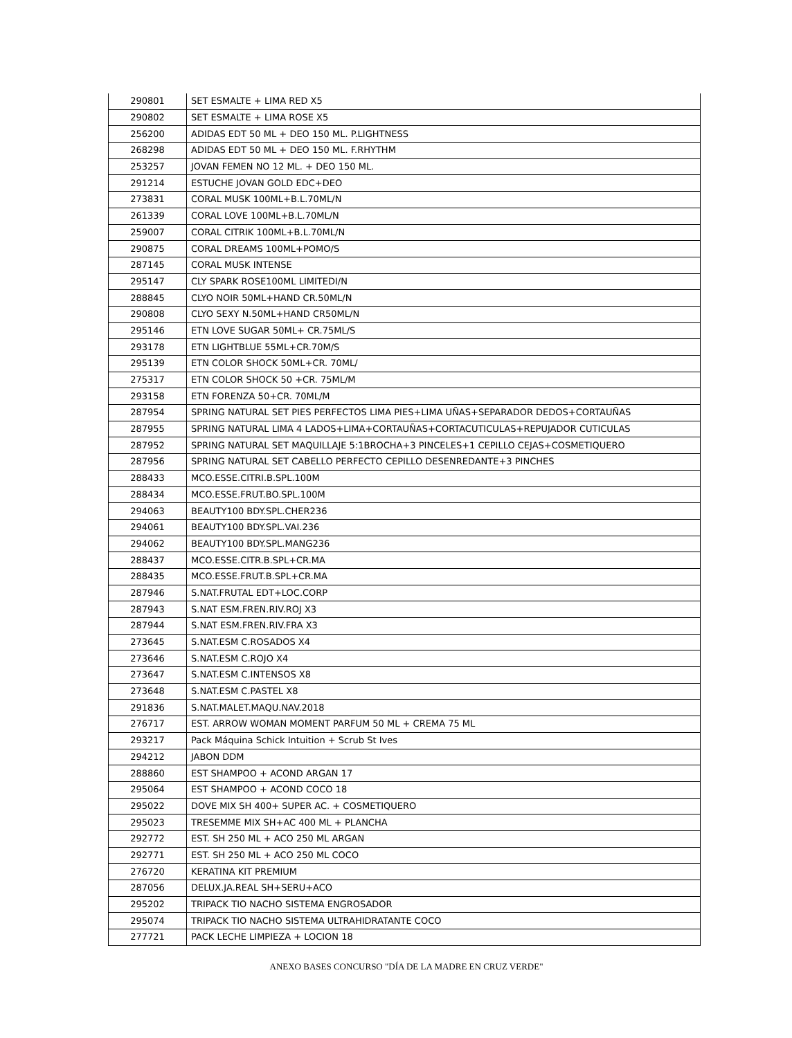| 290801 | SET ESMALTE + LIMA RED X5 |
| 290802 | SET ESMALTE + LIMA ROSE X5 |
| 256200 | ADIDAS EDT 50 ML + DEO 150 ML. P.LIGHTNESS |
| 268298 | ADIDAS EDT 50 ML + DEO 150 ML. F.RHYTHM |
| 253257 | JOVAN FEMEN NO 12 ML. + DEO 150 ML. |
| 291214 | ESTUCHE JOVAN GOLD EDC+DEO |
| 273831 | CORAL MUSK 100ML+B.L.70ML/N |
| 261339 | CORAL LOVE 100ML+B.L.70ML/N |
| 259007 | CORAL CITRIK 100ML+B.L.70ML/N |
| 290875 | CORAL DREAMS 100ML+POMO/S |
| 287145 | CORAL MUSK INTENSE |
| 295147 | CLY SPARK ROSE100ML LIMITEDI/N |
| 288845 | CLYO NOIR 50ML+HAND CR.50ML/N |
| 290808 | CLYO SEXY N.50ML+HAND CR50ML/N |
| 295146 | ETN LOVE SUGAR 50ML+ CR.75ML/S |
| 293178 | ETN LIGHTBLUE 55ML+CR.70M/S |
| 295139 | ETN COLOR SHOCK 50ML+CR. 70ML/ |
| 275317 | ETN COLOR SHOCK 50 +CR. 75ML/M |
| 293158 | ETN FORENZA 50+CR. 70ML/M |
| 287954 | SPRING NATURAL SET PIES PERFECTOS LIMA PIES+LIMA UÑAS+SEPARADOR DEDOS+CORTAUÑAS |
| 287955 | SPRING NATURAL LIMA 4 LADOS+LIMA+CORTAUÑAS+CORTACUTICULAS+REPUJADOR CUTICULAS |
| 287952 | SPRING NATURAL SET MAQUILLAJE 5:1BROCHA+3 PINCELES+1 CEPILLO CEJAS+COSMETIQUERO |
| 287956 | SPRING NATURAL SET CABELLO PERFECTO CEPILLO DESENREDANTE+3 PINCHES |
| 288433 | MCO.ESSE.CITRI.B.SPL.100M |
| 288434 | MCO.ESSE.FRUT.BO.SPL.100M |
| 294063 | BEAUTY100 BDY.SPL.CHER236 |
| 294061 | BEAUTY100 BDY.SPL.VAI.236 |
| 294062 | BEAUTY100 BDY.SPL.MANG236 |
| 288437 | MCO.ESSE.CITR.B.SPL+CR.MA |
| 288435 | MCO.ESSE.FRUT.B.SPL+CR.MA |
| 287946 | S.NAT.FRUTAL EDT+LOC.CORP |
| 287943 | S.NAT ESM.FREN.RIV.ROJ X3 |
| 287944 | S.NAT ESM.FREN.RIV.FRA X3 |
| 273645 | S.NAT.ESM C.ROSADOS X4 |
| 273646 | S.NAT.ESM C.ROJO X4 |
| 273647 | S.NAT.ESM C.INTENSOS X8 |
| 273648 | S.NAT.ESM C.PASTEL X8 |
| 291836 | S.NAT.MALET.MAQU.NAV.2018 |
| 276717 | EST. ARROW WOMAN MOMENT PARFUM 50 ML + CREMA 75 ML |
| 293217 | Pack Máquina Schick Intuition + Scrub St Ives |
| 294212 | JABON DDM |
| 288860 | EST SHAMPOO + ACOND ARGAN 17 |
| 295064 | EST SHAMPOO + ACOND COCO 18 |
| 295022 | DOVE MIX SH 400+ SUPER AC. + COSMETIQUERO |
| 295023 | TRESEMME MIX SH+AC 400 ML + PLANCHA |
| 292772 | EST. SH 250 ML + ACO 250 ML ARGAN |
| 292771 | EST. SH 250 ML + ACO 250 ML COCO |
| 276720 | KERATINA KIT PREMIUM |
| 287056 | DELUX.JA.REAL SH+SERU+ACO |
| 295202 | TRIPACK TIO NACHO SISTEMA ENGROSADOR |
| 295074 | TRIPACK TIO NACHO SISTEMA ULTRAHIDRATANTE COCO |
| 277721 | PACK LECHE LIMPIEZA + LOCION 18 |
ANEXO BASES CONCURSO "DÍA DE LA MADRE EN CRUZ VERDE"